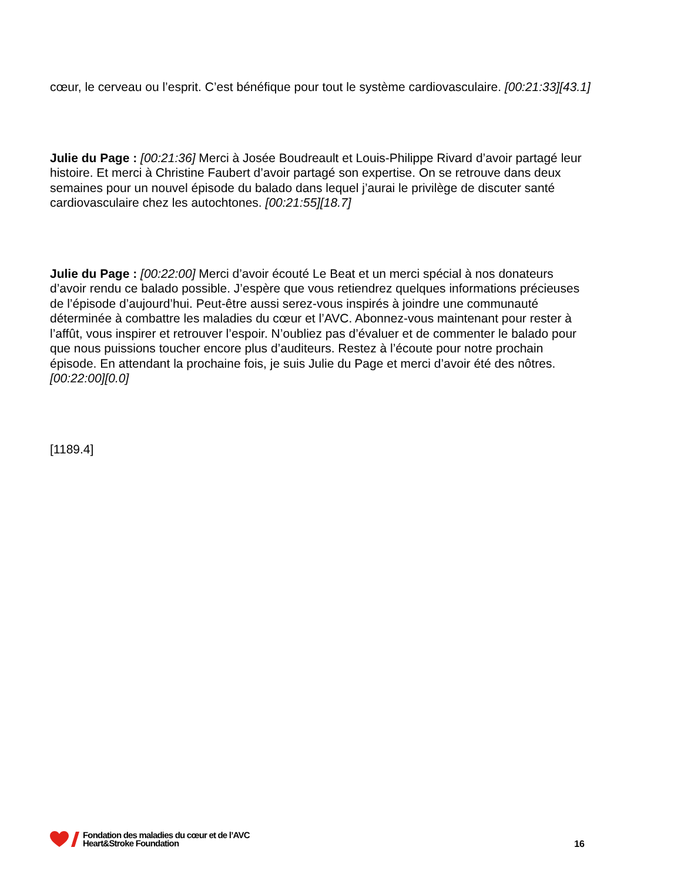cœur, le cerveau ou l’esprit. C’est bénéfique pour tout le système cardiovasculaire. [00:21:33][43.1]
Julie du Page : [00:21:36] Merci à Josée Boudreault et Louis-Philippe Rivard d’avoir partagé leur histoire. Et merci à Christine Faubert d’avoir partagé son expertise. On se retrouve dans deux semaines pour un nouvel épisode du balado dans lequel j’aurai le privilège de discuter santé cardiovasculaire chez les autochtones. [00:21:55][18.7]
Julie du Page : [00:22:00] Merci d’avoir écouté Le Beat et un merci spécial à nos donateurs d’avoir rendu ce balado possible. J’espère que vous retiendrez quelques informations précieuses de l’épisode d’aujourd’hui. Peut-être aussi serez-vous inspirés à joindre une communauté déterminée à combattre les maladies du cœur et l’AVC. Abonnez-vous maintenant pour rester à l’affût, vous inspirer et retrouver l’espoir. N’oubliez pas d’évaluer et de commenter le balado pour que nous puissions toucher encore plus d’auditeurs. Restez à l’écoute pour notre prochain épisode. En attendant la prochaine fois, je suis Julie du Page et merci d’avoir été des nôtres. [00:22:00][0.0]
[1189.4]
Fondation des maladies du cœur et de l’AVC
Heart&Stroke Foundation
16